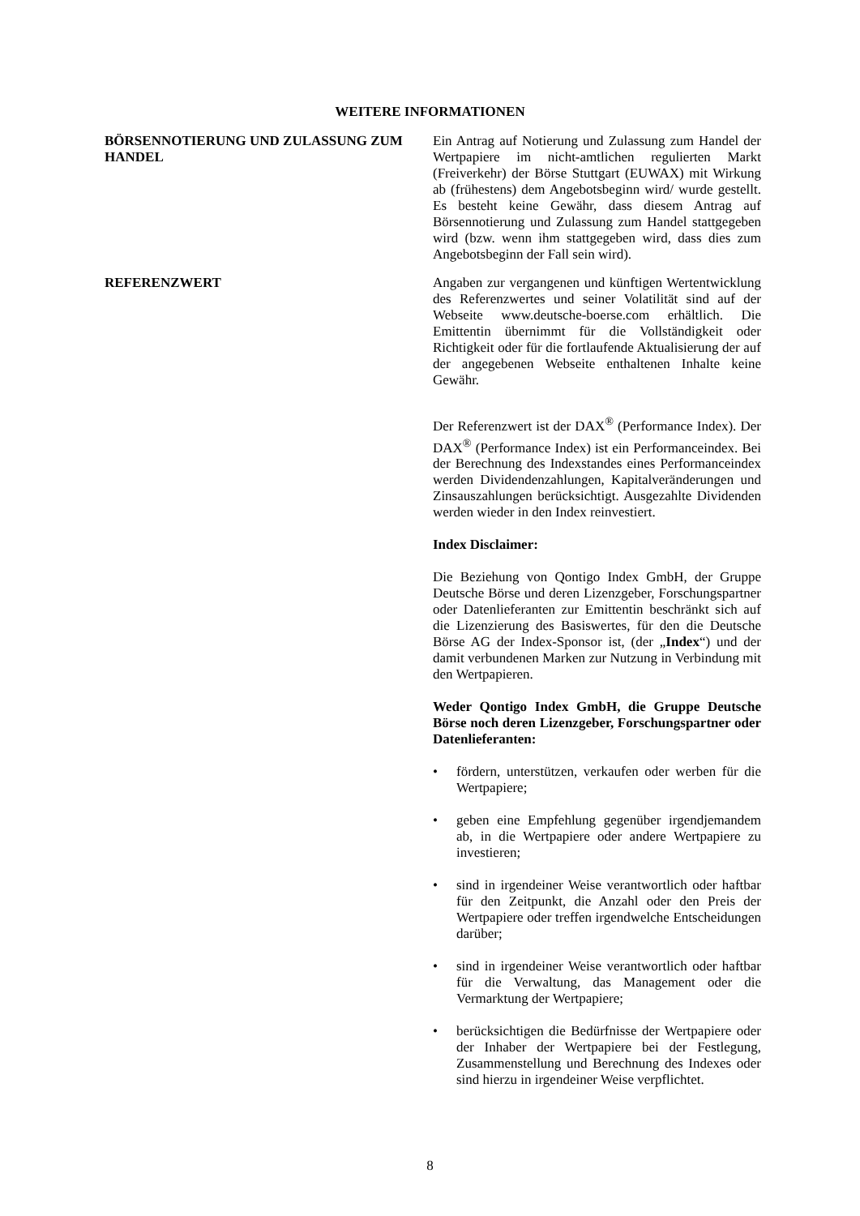WEITERE INFORMATIONEN
BÖRSENNOTIERUNG UND ZULASSUNG ZUM HANDEL
Ein Antrag auf Notierung und Zulassung zum Handel der Wertpapiere im nicht-amtlichen regulierten Markt (Freiverkehr) der Börse Stuttgart (EUWAX) mit Wirkung ab (frühestens) dem Angebotsbeginn wird/ wurde gestellt. Es besteht keine Gewähr, dass diesem Antrag auf Börsennotierung und Zulassung zum Handel stattgegeben wird (bzw. wenn ihm stattgegeben wird, dass dies zum Angebotsbeginn der Fall sein wird).
REFERENZWERT Angaben zur vergangenen und künftigen Wertentwicklung des Referenzwertes und seiner Volatilität sind auf der Webseite www.deutsche-boerse.com erhältlich. Die Emittentin übernimmt für die Vollständigkeit oder Richtigkeit oder für die fortlaufende Aktualisierung der auf der angegebenen Webseite enthaltenen Inhalte keine Gewähr.
Der Referenzwert ist der DAX<sup>®</sup> (Performance Index). Der DAX<sup>®</sup> (Performance Index) ist ein Performanceindex. Bei der Berechnung des Indexstandes eines Performanceindex werden Dividendenzahlungen, Kapitalveränderungen und Zinsauszahlungen berücksichtigt. Ausgezahlte Dividenden werden wieder in den Index reinvestiert.
Index Disclaimer:
Die Beziehung von Qontigo Index GmbH, der Gruppe Deutsche Börse und deren Lizenzgeber, Forschungspartner oder Datenlieferanten zur Emittentin beschränkt sich auf die Lizenzierung des Basiswertes, für den die Deutsche Börse AG der Index-Sponsor ist, (der „Index“) und der damit verbundenen Marken zur Nutzung in Verbindung mit den Wertpapieren.
Weder Qontigo Index GmbH, die Gruppe Deutsche Börse noch deren Lizenzgeber, Forschungspartner oder Datenlieferanten:
• fördern, unterstützen, verkaufen oder werben für die Wertpapiere;
• geben eine Empfehlung gegenüber irgendjemandem ab, in die Wertpapiere oder andere Wertpapiere zu investieren;
• sind in irgendeiner Weise verantwortlich oder haftbar für den Zeitpunkt, die Anzahl oder den Preis der Wertpapiere oder treffen irgendwelche Entscheidungen darüber;
• sind in irgendeiner Weise verantwortlich oder haftbar für die Verwaltung, das Management oder die Vermarktung der Wertpapiere;
• berücksichtigen die Bedürfnisse der Wertpapiere oder der Inhaber der Wertpapiere bei der Festlegung, Zusammenstellung und Berechnung des Indexes oder sind hierzu in irgendeiner Weise verpflichtet.
8